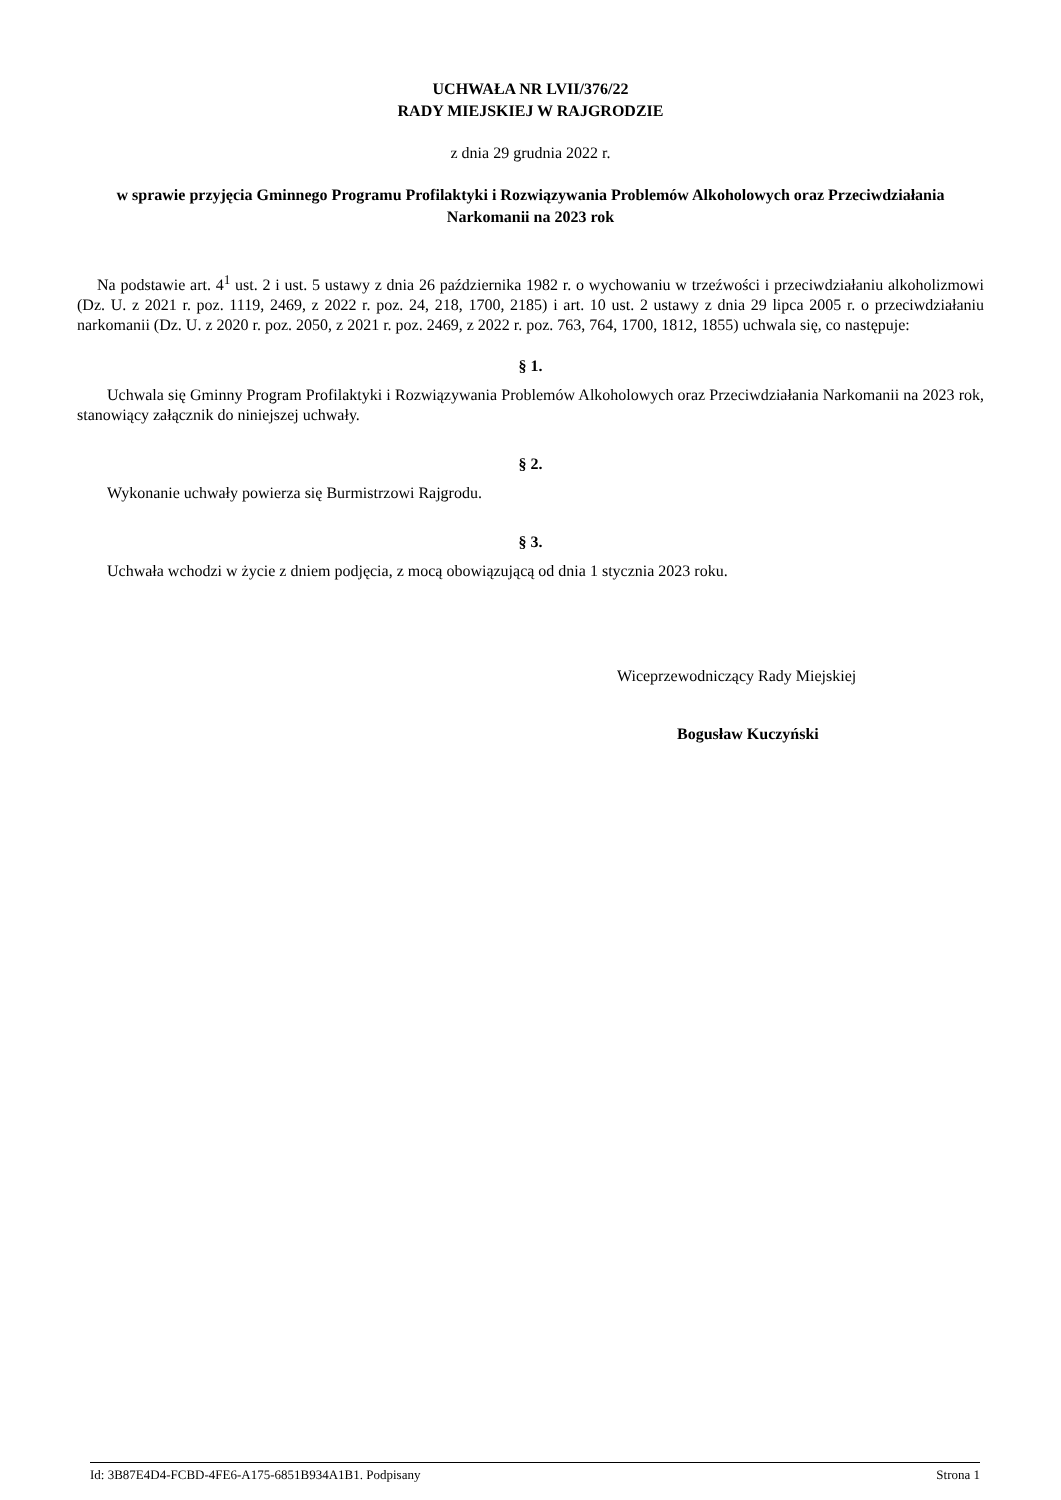UCHWAŁA NR LVII/376/22
RADY MIEJSKIEJ W RAJGRODZIE
z dnia 29 grudnia 2022 r.
w sprawie przyjęcia Gminnego Programu Profilaktyki i Rozwiązywania Problemów Alkoholowych oraz Przeciwdziałania Narkomanii na 2023 rok
Na podstawie art. 4<sup>1</sup> ust. 2 i ust. 5 ustawy z dnia 26 października 1982 r. o wychowaniu w trzeźwości i przeciwdziałaniu alkoholizmowi (Dz. U. z 2021 r. poz. 1119, 2469, z 2022 r. poz. 24, 218, 1700, 2185) i art. 10 ust. 2 ustawy z dnia 29 lipca 2005 r. o przeciwdziałaniu narkomanii (Dz. U. z 2020 r. poz. 2050, z 2021 r. poz. 2469, z 2022 r. poz. 763, 764, 1700, 1812, 1855) uchwala się, co następuje:
§ 1.
Uchwala się Gminny Program Profilaktyki i Rozwiązywania Problemów Alkoholowych oraz Przeciwdziałania Narkomanii na 2023 rok, stanowiący załącznik do niniejszej uchwały.
§ 2.
Wykonanie uchwały powierza się Burmistrzowi Rajgrodu.
§ 3.
Uchwała wchodzi w życie z dniem podjęcia, z mocą obowiązującą od dnia 1 stycznia 2023 roku.
Wiceprzewodniczący Rady Miejskiej
Bogusław Kuczyński
Id: 3B87E4D4-FCBD-4FE6-A175-6851B934A1B1. Podpisany Strona 1